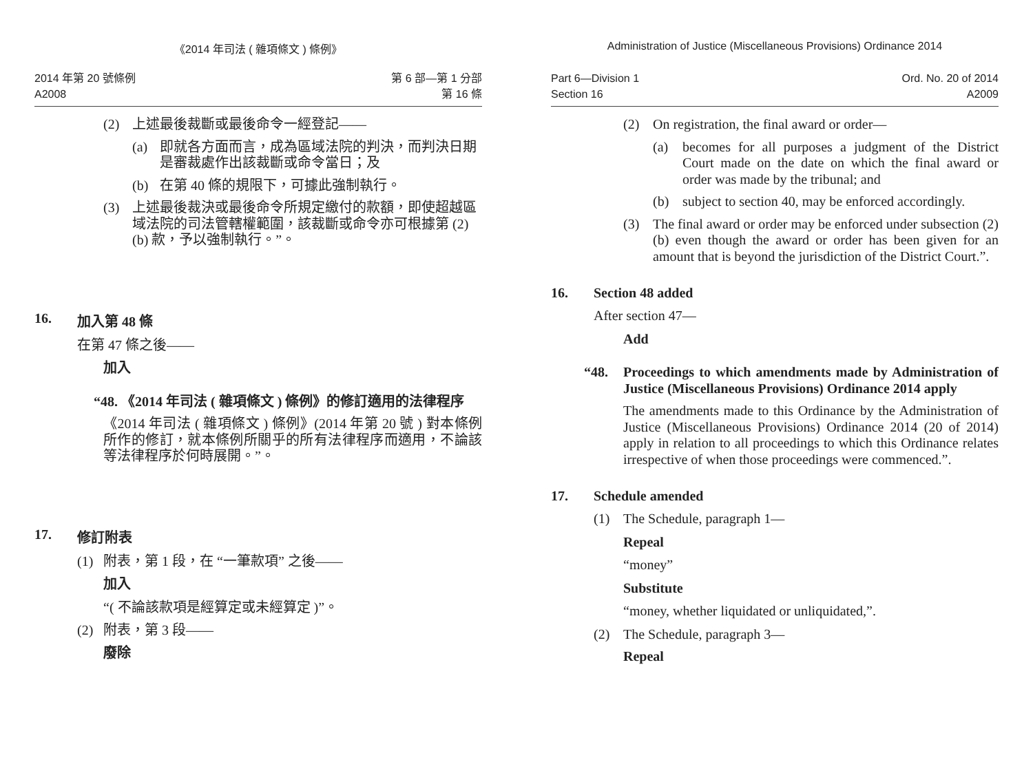《2014 年司法 ( 雜項條文 ) 條例》
2014 年第 20 號條例
A2008
第 6 部—第 1 分部
第 16 條
(2)
上述最後裁斷或最後命令一經登記——
(a)
即就各方面而言，成為區域法院的判決，而判決日期是審裁處作出該裁斷或命令當日；及
(b)
在第 40 條的規限下，可據此強制執行。
(3)
上述最後裁決或最後命令所規定繳付的款額，即使超越區域法院的司法管轄權範圍，該裁斷或命令亦可根據第 (2)(b) 款，予以強制執行。”。
16. 加入第 48 條
在第 47 條之後——
加入
“48.
《2014 年司法 ( 雜項條文 ) 條例》的修訂適用的法律程序
《2014 年司法 ( 雜項條文 ) 條例》(2014 年第 20 號 ) 對本條例所作的修訂，就本條例所關乎的所有法律程序而適用，不論該等法律程序於何時展開。”。
17. 修訂附表
(1)
附表，第 1 段，在 “一筆款項” 之後——
加入
“( 不論該款項是經算定或未經算定 )”。
(2)
附表，第 3 段——
廢除
Administration of Justice (Miscellaneous Provisions) Ordinance 2014
Part 6—Division 1
Section 16
Ord. No. 20 of 2014
A2009
(2)
On registration, the final award or order—
(a)
becomes for all purposes a judgment of the District Court made on the date on which the final award or order was made by the tribunal; and
(b)
subject to section 40, may be enforced accordingly.
(3)
The final award or order may be enforced under subsection (2)(b) even though the award or order has been given for an amount that is beyond the jurisdiction of the District Court.”.
16. Section 48 added
After section 47—
Add
“48.
Proceedings to which amendments made by Administration of Justice (Miscellaneous Provisions) Ordinance 2014 apply
The amendments made to this Ordinance by the Administration of Justice (Miscellaneous Provisions) Ordinance 2014 (20 of 2014) apply in relation to all proceedings to which this Ordinance relates irrespective of when those proceedings were commenced.”.
17. Schedule amended
(1)
The Schedule, paragraph 1—
Repeal
“money”
Substitute
“money, whether liquidated or unliquidated,”.
(2)
The Schedule, paragraph 3—
Repeal